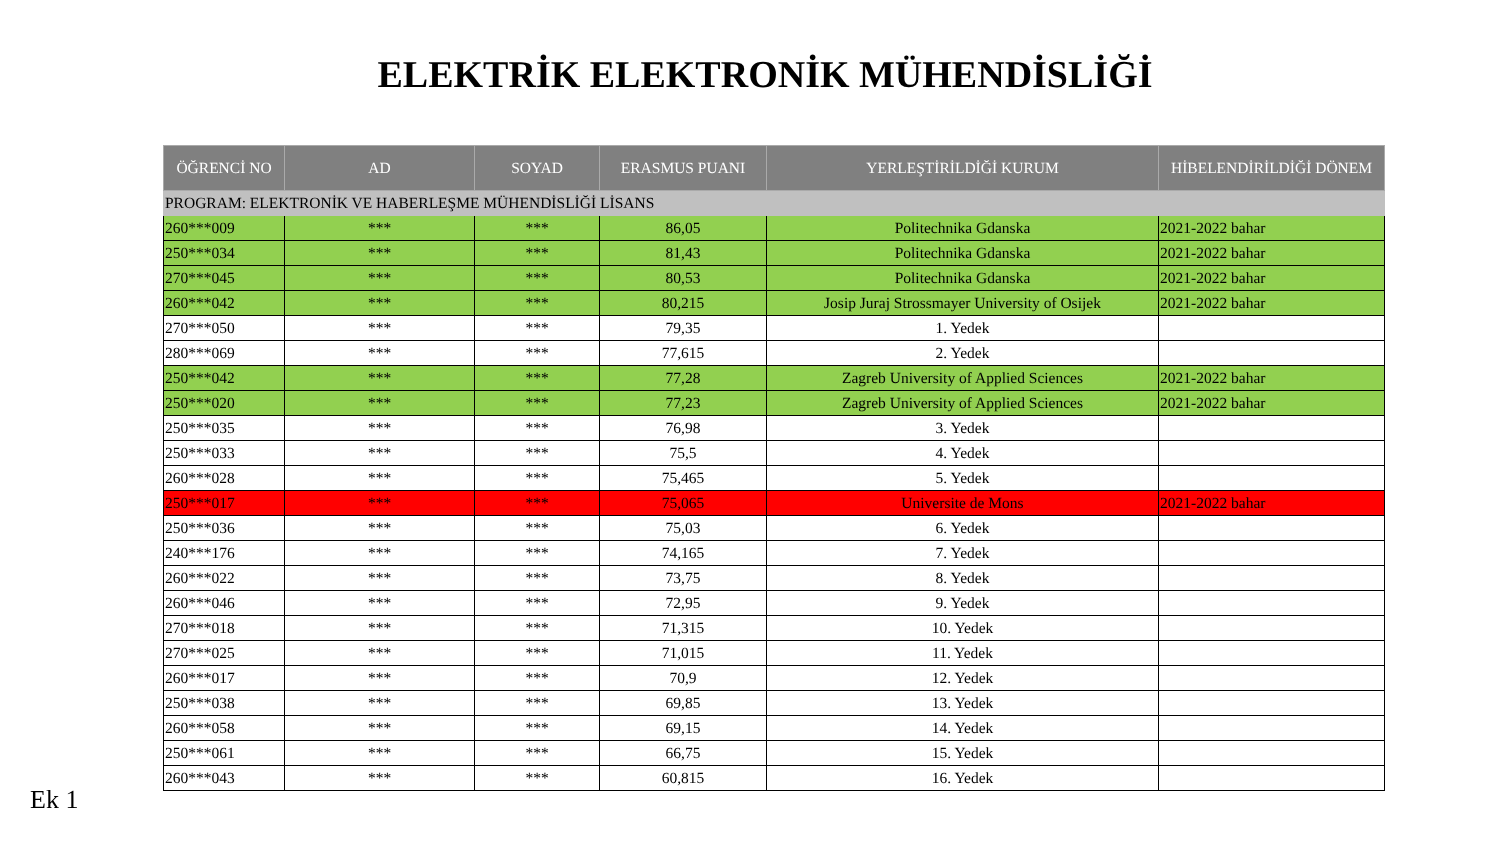ELEKTRİK ELEKTRONİK MÜHENDİSLİĞİ
| ÖĞRENCİ NO | AD | SOYAD | ERASMUS PUANI | YERLEŞTİRİLDİĞİ KURUM | HİBELENDİRİLDİĞİ DÖNEM |
| --- | --- | --- | --- | --- | --- |
| PROGRAM: ELEKTRONİK VE HABERLEŞME MÜHENDİSLİĞİ LİSANS | | | | | |
| 260***009 | *** | *** | 86,05 | Politechnika Gdanska | 2021-2022 bahar |
| 250***034 | *** | *** | 81,43 | Politechnika Gdanska | 2021-2022 bahar |
| 270***045 | *** | *** | 80,53 | Politechnika Gdanska | 2021-2022 bahar |
| 260***042 | *** | *** | 80,215 | Josip Juraj Strossmayer University of Osijek | 2021-2022 bahar |
| 270***050 | *** | *** | 79,35 | 1. Yedek | |
| 280***069 | *** | *** | 77,615 | 2. Yedek | |
| 250***042 | *** | *** | 77,28 | Zagreb University of Applied Sciences | 2021-2022 bahar |
| 250***020 | *** | *** | 77,23 | Zagreb University of Applied Sciences | 2021-2022 bahar |
| 250***035 | *** | *** | 76,98 | 3. Yedek | |
| 250***033 | *** | *** | 75,5 | 4. Yedek | |
| 260***028 | *** | *** | 75,465 | 5. Yedek | |
| 250***017 | *** | *** | 75,065 | Universite de Mons | 2021-2022 bahar |
| 250***036 | *** | *** | 75,03 | 6. Yedek | |
| 240***176 | *** | *** | 74,165 | 7. Yedek | |
| 260***022 | *** | *** | 73,75 | 8. Yedek | |
| 260***046 | *** | *** | 72,95 | 9. Yedek | |
| 270***018 | *** | *** | 71,315 | 10. Yedek | |
| 270***025 | *** | *** | 71,015 | 11. Yedek | |
| 260***017 | *** | *** | 70,9 | 12. Yedek | |
| 250***038 | *** | *** | 69,85 | 13. Yedek | |
| 260***058 | *** | *** | 69,15 | 14. Yedek | |
| 250***061 | *** | *** | 66,75 | 15. Yedek | |
| 260***043 | *** | *** | 60,815 | 16. Yedek | |
Ek 1